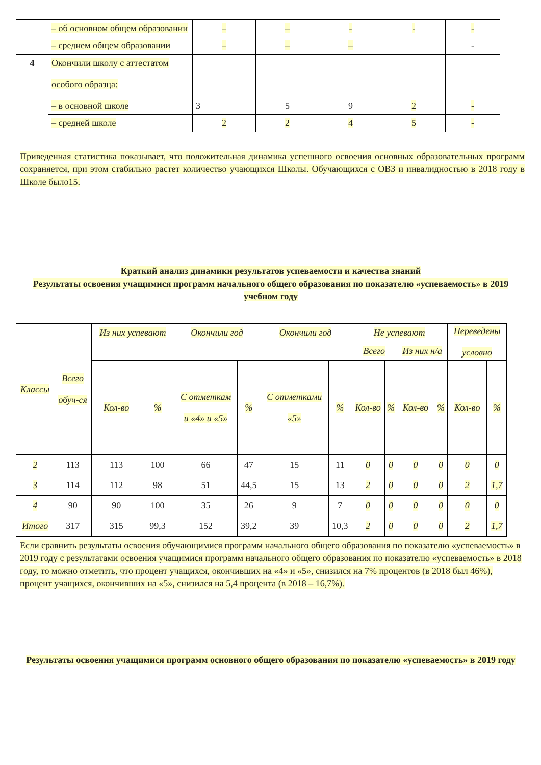| | – об основном общем образовании | – | – | - | - | - |
| | – среднем общем образовании | – | – | – | | - |
| 4 | Окончили школу с аттестатом особого образца: – в основной школе | 3 | 5 | 9 | 2 | - |
| | – средней школе | 2 | 2 | 4 | 5 | - |
Приведенная статистика показывает, что положительная динамика успешного освоения основных образовательных программ сохраняется, при этом стабильно растет количество учающихся Школы. Обучающихся с ОВЗ и инвалидностью в 2018 году в Школе было15.
Краткий анализ динамики результатов успеваемости и качества знаний
Результаты освоения учащимися программ начального общего образования по показателю «успеваемость» в 2019 учебном году
| Классы | Всего обуч-ся | Из них успевают | | Окончили год | | Окончили год | | Не успевают | | | | Переведены условно | |
| --- | --- | --- | --- | --- | --- | --- | --- | --- | --- | --- | --- | --- | --- |
| | | | | | | | | Всего | | Из них н/а | | | |
| | | Кол-во | % | С отметкам и «4» и «5» | % | С отметками «5» | % | Кол-во | % | Кол-во | % | Кол-во | % |
| 2 | 113 | 113 | 100 | 66 | 47 | 15 | 11 | 0 | 0 | 0 | 0 | 0 | 0 |
| 3 | 114 | 112 | 98 | 51 | 44,5 | 15 | 13 | 2 | 0 | 0 | 0 | 2 | 1,7 |
| 4 | 90 | 90 | 100 | 35 | 26 | 9 | 7 | 0 | 0 | 0 | 0 | 0 | 0 |
| Итого | 317 | 315 | 99,3 | 152 | 39,2 | 39 | 10,3 | 2 | 0 | 0 | 0 | 2 | 1,7 |
Если сравнить результаты освоения обучающимися программ начального общего образования по показателю «успеваемость» в 2019 году с результатами освоения учащимися программ начального общего образования по показателю «успеваемость» в 2018 году, то можно отметить, что процент учащихся, окончивших на «4» и «5», снизился на 7% процентов (в 2018 был 46%), процент учащихся, окончивших на «5», снизился на 5,4 процента (в 2018 – 16,7%).
Результаты освоения учащимися программ основного общего образования по показателю «успеваемость» в 2019 году